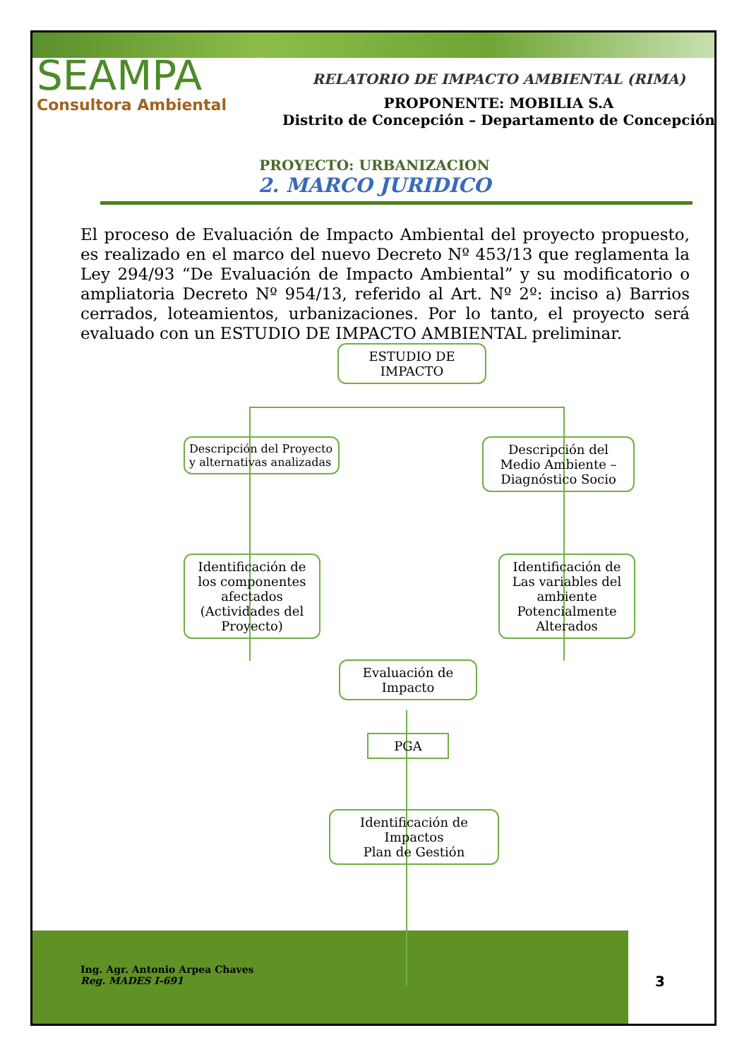SEAMPA
Consultora Ambiental
RELATORIO DE IMPACTO AMBIENTAL (RIMA)
PROPONENTE: MOBILIA S.A
Distrito de Concepción – Departamento de Concepción
PROYECTO: URBANIZACION
2. MARCO JURIDICO
El proceso de Evaluación de Impacto Ambiental del proyecto propuesto, es realizado en el marco del nuevo Decreto Nº 453/13 que reglamenta la Ley 294/93 “De Evaluación de Impacto Ambiental” y su modificatorio o ampliatoria Decreto Nº 954/13, referido al Art. Nº 2º: inciso a) Barrios cerrados, loteamientos, urbanizaciones. Por lo tanto, el proyecto será evaluado con un ESTUDIO DE IMPACTO AMBIENTAL preliminar.
ESTUDIO DE
IMPACTO
Descripción del Proyecto
y alternativas analizadas
Descripción del
Medio Ambiente –
Diagnóstico Socio
Identificación de
los componentes
afectados
(Actividades del
Proyecto)
Identificación de
Las variables del
ambiente
Potencialmente
Alterados
Evaluación de
Impacto
PGA
Identificación de
Impactos
Plan de Gestión
Ing. Agr. Antonio Arpea Chaves
Reg. MADES I-691
3